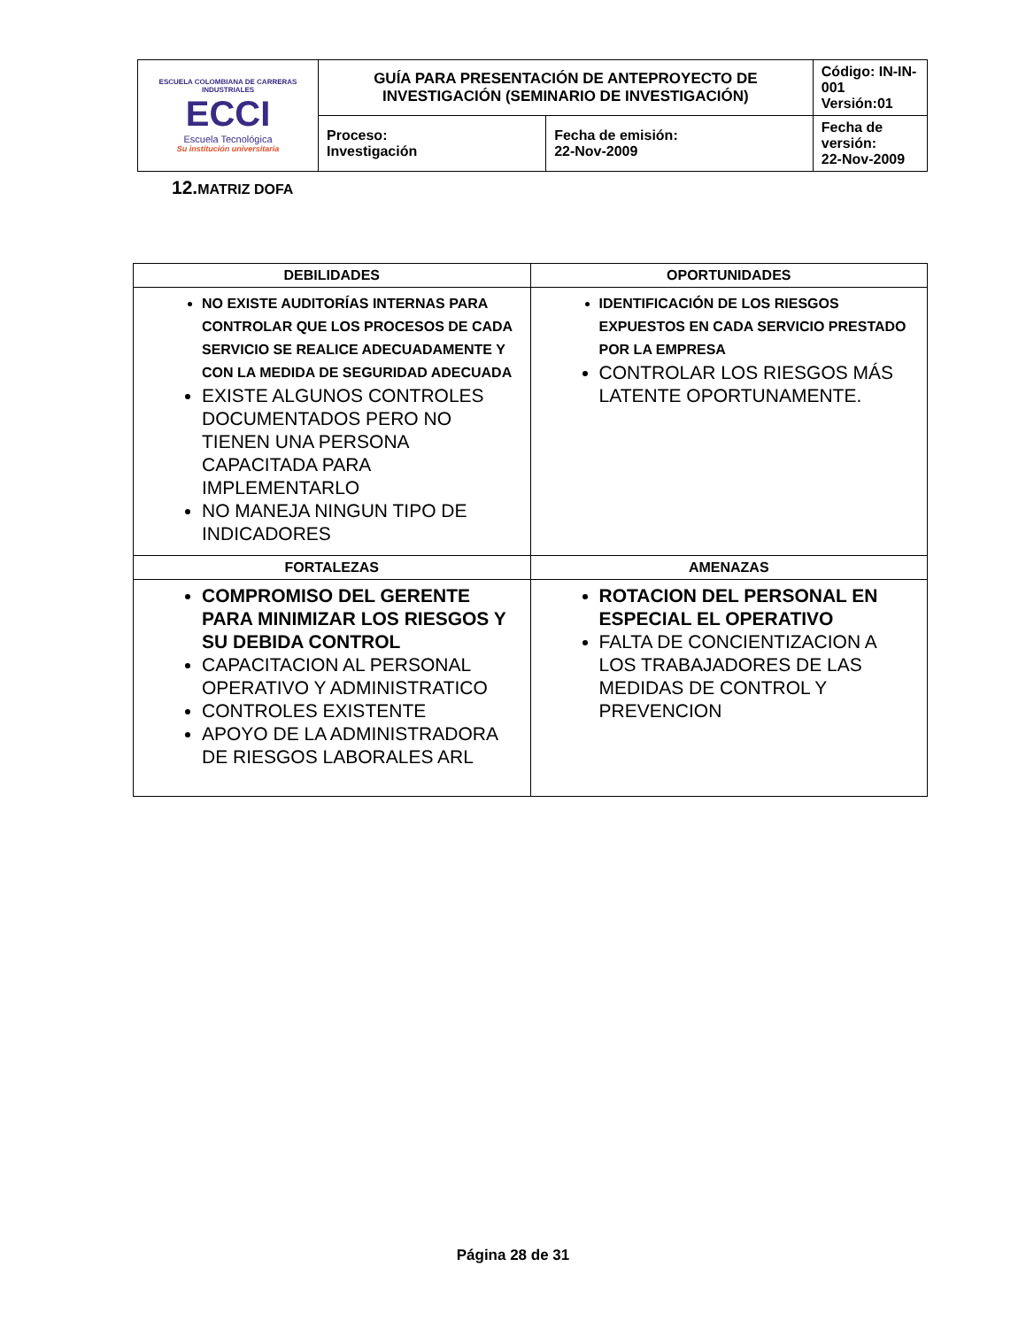| ESCUELA COLOMBIANA DE CARRERAS INDUSTRIALES ECCI Escuela Tecnológica Su institución universitaria | GUÍA PARA PRESENTACIÓN DE ANTEPROYECTO DE INVESTIGACIÓN (SEMINARIO DE INVESTIGACIÓN) | | Código: IN-IN-001 Versión:01 |
| | Proceso: Investigación | Fecha de emisión: 22-Nov-2009 | Fecha de versión: 22-Nov-2009 |
12. MATRIZ DOFA
| DEBILIDADES | OPORTUNIDADES |
| --- | --- |
| NO EXISTE AUDITORÍAS INTERNAS PARA CONTROLAR QUE LOS PROCESOS DE CADA SERVICIO SE REALICE ADECUADAMENTE Y CON LA MEDIDA DE SEGURIDAD ADECUADA EXISTE ALGUNOS CONTROLES DOCUMENTADOS PERO NO TIENEN UNA PERSONA CAPACITADA PARA IMPLEMENTARLO NO MANEJA NINGUN TIPO DE INDICADORES | IDENTIFICACIÓN DE LOS RIESGOS EXPUESTOS EN CADA SERVICIO PRESTADO POR LA EMPRESA CONTROLAR LOS RIESGOS MÁS LATENTE OPORTUNAMENTE. |
| FORTALEZAS | AMENAZAS |
| COMPROMISO DEL GERENTE PARA MINIMIZAR LOS RIESGOS Y SU DEBIDA CONTROL CAPACITACION AL PERSONAL OPERATIVO Y ADMINISTRATICO CONTROLES EXISTENTE APOYO DE LA ADMINISTRADORA DE RIESGOS LABORALES ARL | ROTACION DEL PERSONAL EN ESPECIAL EL OPERATIVO FALTA DE CONCIENTIZACION A LOS TRABAJADORES DE LAS MEDIDAS DE CONTROL Y PREVENCION |
Página 28 de 31